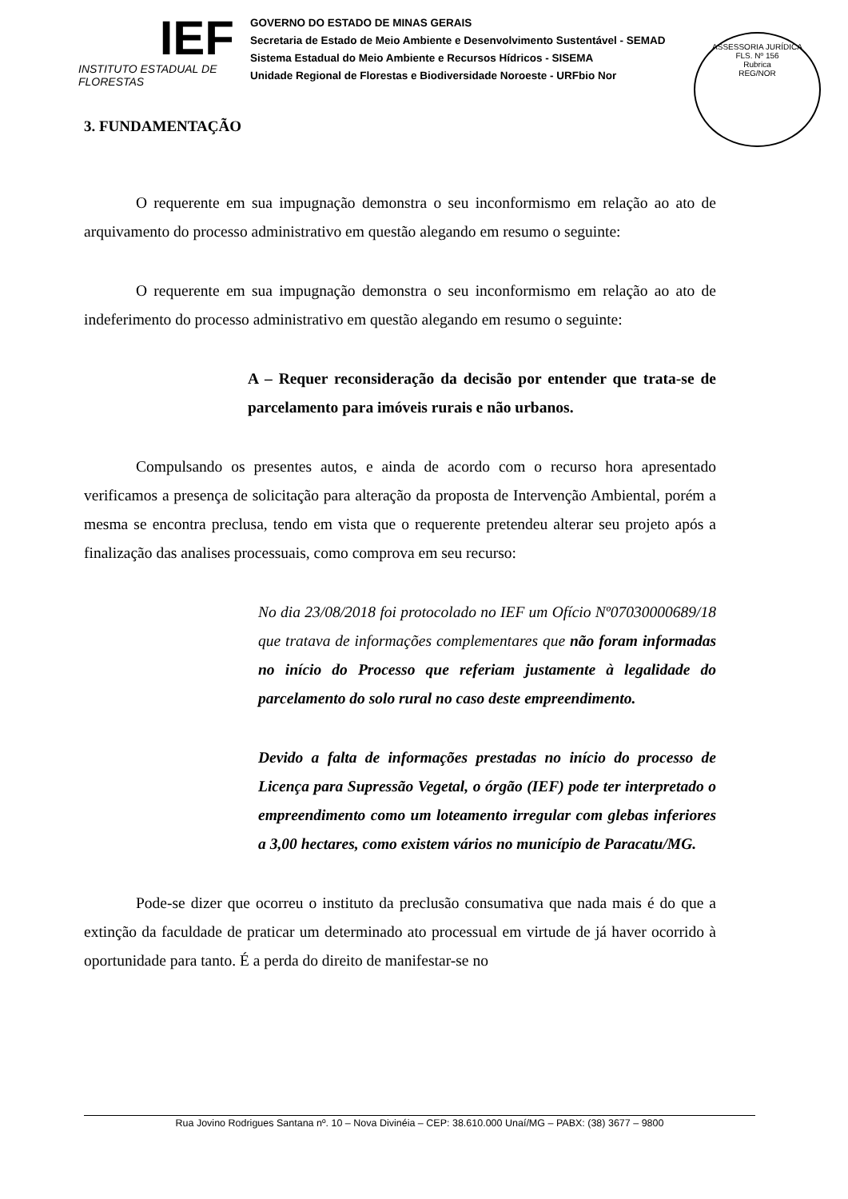IEF
INSTITUTO ESTADUAL DE FLORESTAS
GOVERNO DO ESTADO DE MINAS GERAIS
Secretaria de Estado de Meio Ambiente e Desenvolvimento Sustentável - SEMAD
Sistema Estadual do Meio Ambiente e Recursos Hídricos - SISEMA
Unidade Regional de Florestas e Biodiversidade Noroeste - URFbio Nor
ASSESSORIA JURÍDICA
FLS. Nº 156
Rubrica
REG/NOR
3. FUNDAMENTAÇÃO
O requerente em sua impugnação demonstra o seu inconformismo em relação ao ato de arquivamento do processo administrativo em questão alegando em resumo o seguinte:
O requerente em sua impugnação demonstra o seu inconformismo em relação ao ato de indeferimento do processo administrativo em questão alegando em resumo o seguinte:
A – Requer reconsideração da decisão por entender que trata-se de parcelamento para imóveis rurais e não urbanos.
Compulsando os presentes autos, e ainda de acordo com o recurso hora apresentado verificamos a presença de solicitação para alteração da proposta de Intervenção Ambiental, porém a mesma se encontra preclusa, tendo em vista que o requerente pretendeu alterar seu projeto após a finalização das analises processuais, como comprova em seu recurso:
No dia 23/08/2018 foi protocolado no IEF um Ofício Nº07030000689/18 que tratava de informações complementares que não foram informadas no início do Processo que referiam justamente à legalidade do parcelamento do solo rural no caso deste empreendimento.
Devido a falta de informações prestadas no início do processo de Licença para Supressão Vegetal, o órgão (IEF) pode ter interpretado o empreendimento como um loteamento irregular com glebas inferiores a 3,00 hectares, como existem vários no município de Paracatu/MG.
Pode-se dizer que ocorreu o instituto da preclusão consumativa que nada mais é do que a extinção da faculdade de praticar um determinado ato processual em virtude de já haver ocorrido à oportunidade para tanto. É a perda do direito de manifestar-se no
Rua Jovino Rodrigues Santana nº. 10 – Nova Divinéia – CEP: 38.610.000 Unaí/MG – PABX: (38) 3677 – 9800